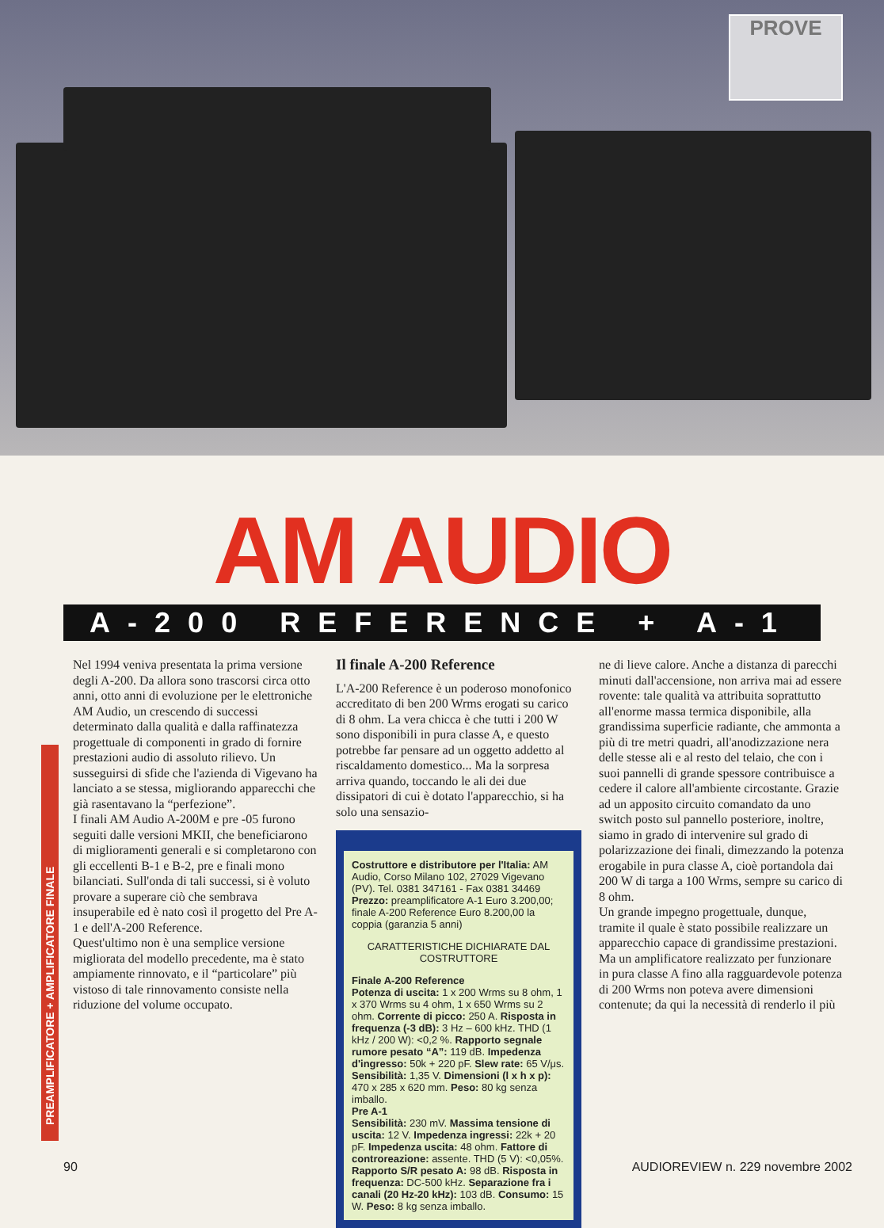PROVE
AM AUDIO
A-200 REFERENCE + A-1
Nel 1994 veniva presentata la prima versione degli A-200. Da allora sono trascorsi circa otto anni, otto anni di evoluzione per le elettroniche AM Audio, un crescendo di successi determinato dalla qualità e dalla raffinatezza progettuale di componenti in grado di fornire prestazioni audio di assoluto rilievo. Un susseguirsi di sfide che l'azienda di Vigevano ha lanciato a se stessa, migliorando apparecchi che già rasentavano la “perfezione”.
I finali AM Audio A-200M e pre -05 furono seguiti dalle versioni MKII, che beneficiarono di miglioramenti generali e si completarono con gli eccellenti B-1 e B-2, pre e finali mono bilanciati. Sull'onda di tali successi, si è voluto provare a superare ciò che sembrava insuperabile ed è nato così il progetto del Pre A-1 e dell'A-200 Reference.
Quest'ultimo non è una semplice versione migliorata del modello precedente, ma è stato ampiamente rinnovato, e il “particolare” più vistoso di tale rinnovamento consiste nella riduzione del volume occupato.
Il finale A-200 Reference
L'A-200 Reference è un poderoso monofonico accreditato di ben 200 Wrms erogati su carico di 8 ohm. La vera chicca è che tutti i 200 W sono disponibili in pura classe A, e questo potrebbe far pensare ad un oggetto addetto al riscaldamento domestico... Ma la sorpresa arriva quando, toccando le ali dei due dissipatori di cui è dotato l'apparecchio, si ha solo una sensazio-
Costruttore e distributore per l'Italia: AM Audio, Corso Milano 102, 27029 Vigevano (PV). Tel. 0381 347161 - Fax 0381 34469
Prezzo: preamplificatore A-1 Euro 3.200,00; finale A-200 Reference Euro 8.200,00 la coppia (garanzia 5 anni)
CARATTERISTICHE DICHIARATE DAL COSTRUTTORE
Finale A-200 Reference
Potenza di uscita: 1 x 200 Wrms su 8 ohm, 1 x 370 Wrms su 4 ohm, 1 x 650 Wrms su 2 ohm. Corrente di picco: 250 A. Risposta in frequenza (-3 dB): 3 Hz – 600 kHz. THD (1 kHz / 200 W): <0,2 %. Rapporto segnale rumore pesato “A”: 119 dB. Impedenza d'ingresso: 50k + 220 pF. Slew rate: 65 V/μs. Sensibilità: 1,35 V. Dimensioni (l x h x p): 470 x 285 x 620 mm. Peso: 80 kg senza imballo.
Pre A-1
Sensibilità: 230 mV. Massima tensione di uscita: 12 V. Impedenza ingressi: 22k + 20 pF. Impedenza uscita: 48 ohm. Fattore di controreazione: assente. THD (5 V): <0,05%. Rapporto S/R pesato A: 98 dB. Risposta in frequenza: DC-500 kHz. Separazione fra i canali (20 Hz-20 kHz): 103 dB. Consumo: 15 W. Peso: 8 kg senza imballo.
ne di lieve calore. Anche a distanza di parecchi minuti dall'accensione, non arriva mai ad essere rovente: tale qualità va attribuita soprattutto all'enorme massa termica disponibile, alla grandissima superficie radiante, che ammonta a più di tre metri quadri, all'anodizzazione nera delle stesse ali e al resto del telaio, che con i suoi pannelli di grande spessore contribuisce a cedere il calore all'ambiente circostante. Grazie ad un apposito circuito comandato da uno switch posto sul pannello posteriore, inoltre, siamo in grado di intervenire sul grado di polarizzazione dei finali, dimezzando la potenza erogabile in pura classe A, cioè portandola dai 200 W di targa a 100 Wrms, sempre su carico di 8 ohm.
Un grande impegno progettuale, dunque, tramite il quale è stato possibile realizzare un apparecchio capace di grandissime prestazioni. Ma un amplificatore realizzato per funzionare in pura classe A fino alla ragguardevole potenza di 200 Wrms non poteva avere dimensioni contenute; da qui la necessità di renderlo il più
PREAMPLIFICATORE + AMPLIFICATORE FINALE
90 AUDIOREVIEW n. 229 novembre 2002